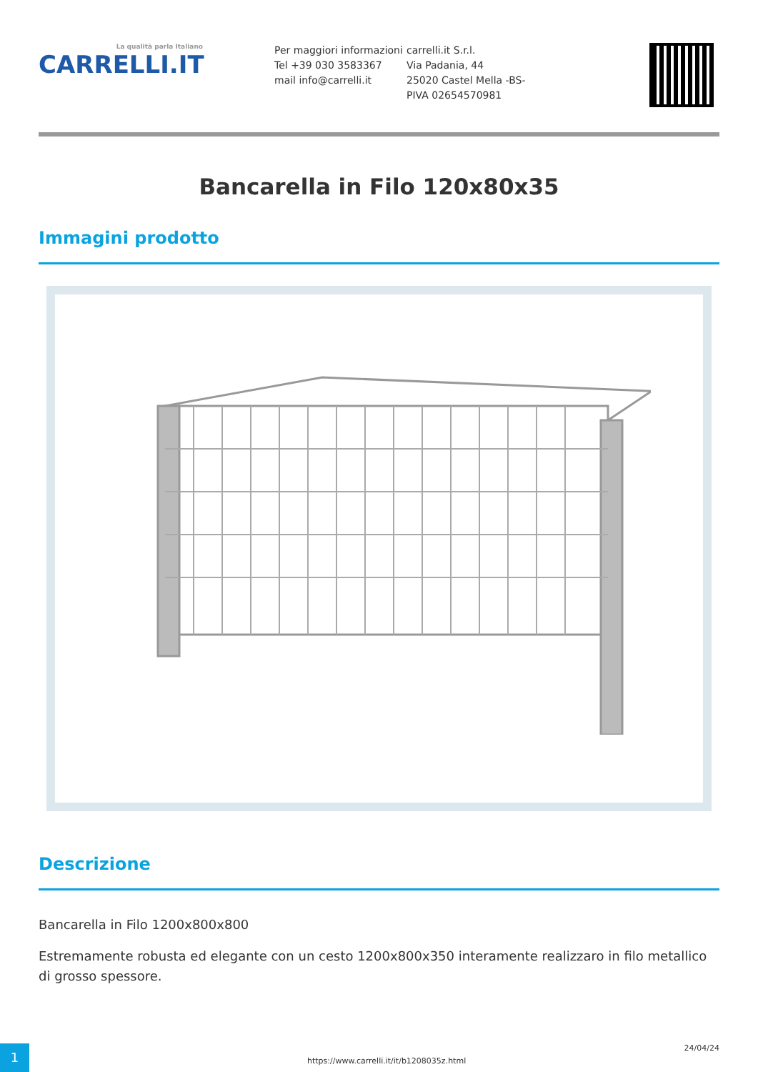La qualità parla Italiano
CARRELLI.IT
Per maggiori informazioni
Tel +39 030 3583367
mail info@carrelli.it
carrelli.it S.r.l.
Via Padania, 44
25020 Castel Mella -BS-
PIVA 02654570981
Bancarella in Filo 120x80x35
Immagini prodotto
Descrizione
Bancarella in Filo 1200x800x800
Estremamente robusta ed elegante con un cesto 1200x800x350 interamente realizzaro in filo metallico di grosso spessore.
1
https://www.carrelli.it/it/b1208035z.html
24/04/24